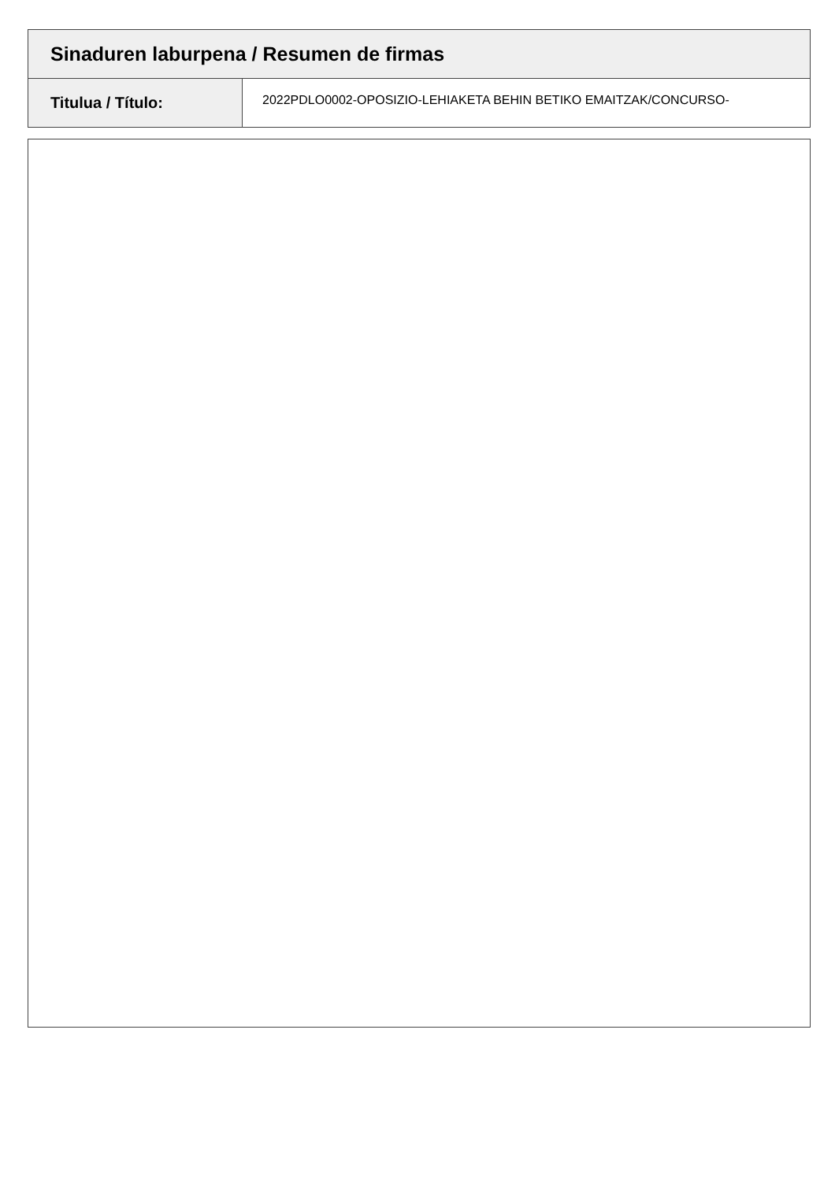| Sinaduren laburpena / Resumen de firmas | |
| Titulua / Título: | 2022PDLO0002-OPOSIZIO-LEHIAKETA BEHIN BETIKO EMAITZAK/CONCURSO- |